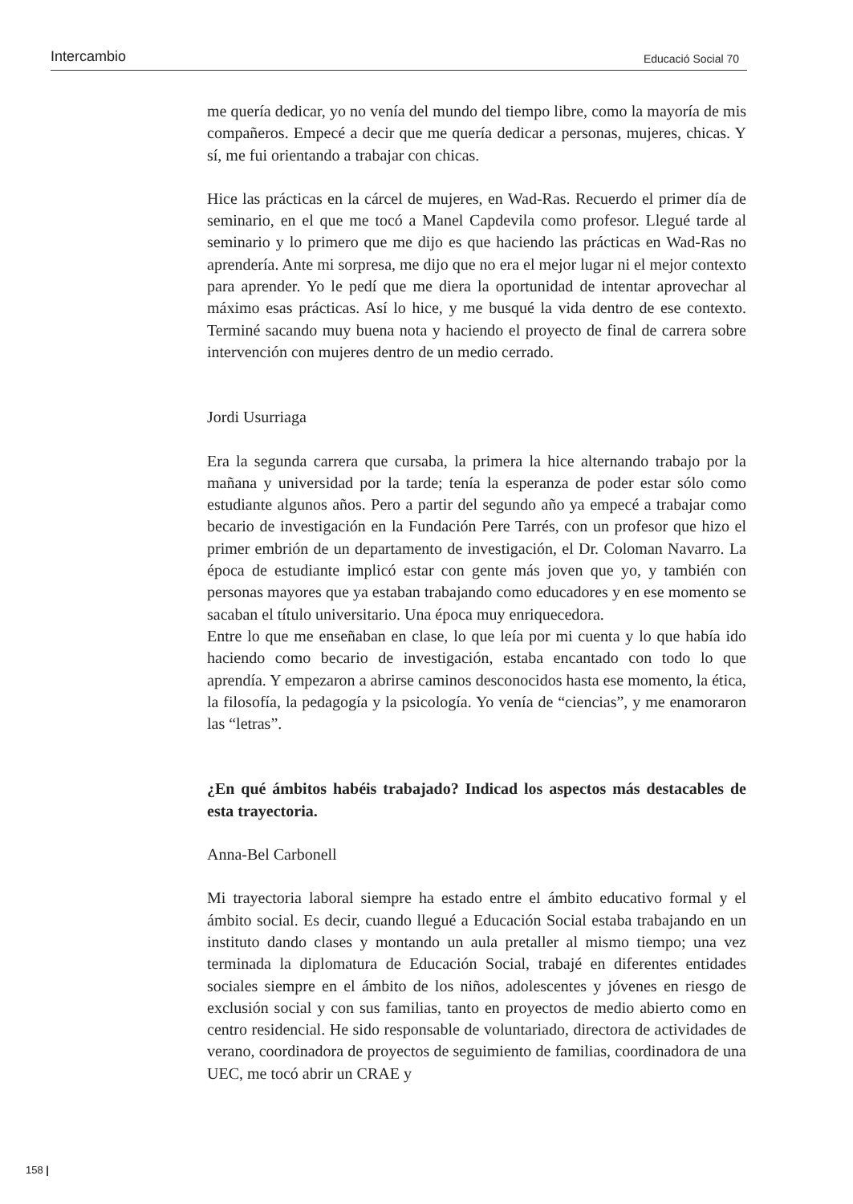Intercambio Educació Social 70
me quería dedicar, yo no venía del mundo del tiempo libre, como la mayoría de mis compañeros. Empecé a decir que me quería dedicar a personas, mujeres, chicas. Y sí, me fui orientando a trabajar con chicas.
Hice las prácticas en la cárcel de mujeres, en Wad-Ras. Recuerdo el primer día de seminario, en el que me tocó a Manel Capdevila como profesor. Llegué tarde al seminario y lo primero que me dijo es que haciendo las prácticas en Wad-Ras no aprendería. Ante mi sorpresa, me dijo que no era el mejor lugar ni el mejor contexto para aprender. Yo le pedí que me diera la oportunidad de intentar aprovechar al máximo esas prácticas. Así lo hice, y me busqué la vida dentro de ese contexto. Terminé sacando muy buena nota y haciendo el proyecto de final de carrera sobre intervención con mujeres dentro de un medio cerrado.
Jordi Usurriaga
Era la segunda carrera que cursaba, la primera la hice alternando trabajo por la mañana y universidad por la tarde; tenía la esperanza de poder estar sólo como estudiante algunos años. Pero a partir del segundo año ya empecé a trabajar como becario de investigación en la Fundación Pere Tarrés, con un profesor que hizo el primer embrión de un departamento de investigación, el Dr. Coloman Navarro. La época de estudiante implicó estar con gente más joven que yo, y también con personas mayores que ya estaban trabajando como educadores y en ese momento se sacaban el título universitario. Una época muy enriquecedora.
Entre lo que me enseñaban en clase, lo que leía por mi cuenta y lo que había ido haciendo como becario de investigación, estaba encantado con todo lo que aprendía. Y empezaron a abrirse caminos desconocidos hasta ese momento, la ética, la filosofía, la pedagogía y la psicología. Yo venía de “ciencias”, y me enamoraron las “letras”.
¿En qué ámbitos habéis trabajado? Indicad los aspectos más destacables de esta trayectoria.
Anna-Bel Carbonell
Mi trayectoria laboral siempre ha estado entre el ámbito educativo formal y el ámbito social. Es decir, cuando llegué a Educación Social estaba trabajando en un instituto dando clases y montando un aula pretaller al mismo tiempo; una vez terminada la diplomatura de Educación Social, trabajé en diferentes entidades sociales siempre en el ámbito de los niños, adolescentes y jóvenes en riesgo de exclusión social y con sus familias, tanto en proyectos de medio abierto como en centro residencial. He sido responsable de voluntariado, directora de actividades de verano, coordinadora de proyectos de seguimiento de familias, coordinadora de una UEC, me tocó abrir un CRAE y
158 |